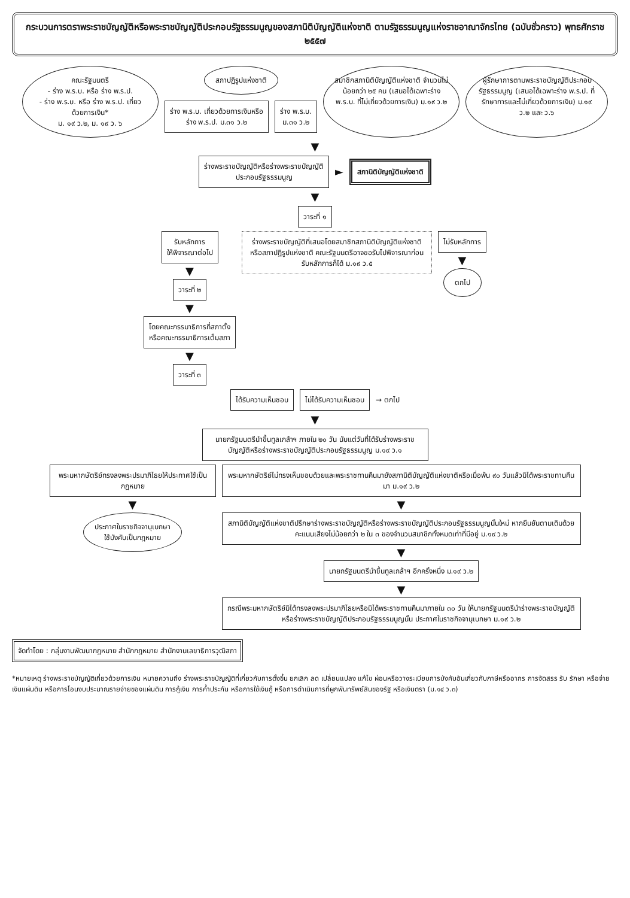กระบวนการตราพระราชบัญญัติหรือพระราชบัญญัติประกอบรัฐธรรมนูญของสภานิติบัญญัติแห่งชาติ ตามรัฐธรรมนูญแห่งราชอาณาจักรไทย (ฉบับชั่วคราว) พุทธศักราช ๒๕๕๗
คณะรัฐมนตรี
- ร่าง พ.ร.บ. หรือ ร่าง พ.ร.ป.
- ร่าง พ.ร.บ. หรือ ร่าง พ.ร.ป. เกี่ยวด้วยการเงิน*
ม. ๑๙ ว.๒, ม. ๑๙ ว. ๖
สภาปฏิรูปแห่งชาติ
ร่าง พ.ร.บ. เกี่ยวด้วยการเงินหรือ
ร่าง พ.ร.ป. ม.๓๑ ว.๒
ร่าง พ.ร.บ.
ม.๓๑ ว.๒
สมาชิกสภานิติบัญญัติแห่งชาติ จำนวนไม่น้อยกว่า ๒๕ คน (เสนอได้เฉพาะร่าง พ.ร.บ. ที่ไม่เกี่ยวด้วยการเงิน) ม.๑๙ ว.๒
ผู้รักษาการตามพระราชบัญญัติประกอบรัฐธรรมนูญ (เสนอได้เฉพาะร่าง พ.ร.ป. ที่รักษาการและไม่เกี่ยวด้วยการเงิน) ม.๑๙ ว.๒ และ ว.๖
▼
ร่างพระราชบัญญัติหรือร่างพระราชบัญญัติ
ประกอบรัฐธรรมนูญ
►
สภานิติบัญญัติแห่งชาติ
▼
วาระที่ ๑
รับหลักการ
ให้พิจารณาต่อไป
▼
วาระที่ ๒
▼
โดยคณะกรรมาธิการที่สภาตั้ง
หรือคณะกรรมาธิการเต็มสภา
▼
วาระที่ ๓
ร่างพระราชบัญญัติที่เสนอโดยสมาชิกสภานิติบัญญัติแห่งชาติ หรือสภาปฏิรูปแห่งชาติ คณะรัฐมนตรีอาจขอรับไปพิจารณาก่อนรับหลักการก็ได้ ม.๑๙ ว.๕
ไม่รับหลักการ
▼
ตกไป
ได้รับความเห็นชอบ ไม่ได้รับความเห็นชอบ
→ ตกไป
▼
นายกรัฐมนตรีนำขึ้นทูลเกล้าฯ ภายใน ๒๐ วัน นับแต่วันที่ได้รับร่างพระราชบัญญัติหรือร่างพระราชบัญญัติประกอบรัฐธรรมนูญ ม.๑๙ ว.๑
พระมหากษัตริย์ทรงลงพระปรมาภิไธยให้ประกาศใช้เป็นกฎหมาย
▼
ประกาศในราชกิจจานุเบกษา
ใช้บังคับเป็นกฎหมาย
พระมหากษัตริย์ไม่ทรงเห็นชอบด้วยและพระราชทานคืนมายังสภานิติบัญญัติแห่งชาติหรือเมื่อพ้น ๙๐ วันแล้วมิได้พระราชทานคืนมา ม.๑๙ ว.๒
▼
สภานิติบัญญัติแห่งชาติปรึกษาร่างพระราชบัญญัติหรือร่างพระราชบัญญัติประกอบรัฐธรรมนูญนั้นใหม่ หากยืนยันตามเดิมด้วยคะแนนเสียงไม่น้อยกว่า ๒ ใน ๓ ของจำนวนสมาชิกทั้งหมดเท่าที่มีอยู่ ม.๑๙ ว.๒
▼
นายกรัฐมนตรีนำขึ้นทูลเกล้าฯ อีกครั้งหนึ่ง ม.๑๙ ว.๒
▼
กรณีพระมหากษัตริย์มิได้ทรงลงพระปรมาภิไธยหรือมิได้พระราชทานคืนมาภายใน ๓๐ วัน ให้นายกรัฐมนตรีนำร่างพระราชบัญญัติหรือร่างพระราชบัญญัติประกอบรัฐธรรมนูญนั้น ประกาศในราชกิจจานุเบกษา ม.๑๙ ว.๒
จัดทำโดย : กลุ่มงานพัฒนากฎหมาย สำนักกฎหมาย สำนักงานเลขาธิการวุฒิสภา
*หมายเหตุ ร่างพระราชบัญญัติเกี่ยวด้วยการเงิน หมายความถึง ร่างพระราชบัญญัติที่เกี่ยวกับการตั้งขึ้น ยกเลิก ลด เปลี่ยนแปลง แก้ไข ผ่อนหรือวางระเบียบการบังคับอันเกี่ยวกับภาษีหรืออากร การจัดสรร รับ รักษา หรือจ่ายเงินแผ่นดิน หรือการโอนงบประมาณรายจ่ายของแผ่นดิน การกู้เงิน การค้ำประกัน หรือการใช้เงินกู้ หรือการดำเนินการที่ผูกพันทรัพย์สินของรัฐ หรือเงินตรา (ม.๑๔ ว.๓)